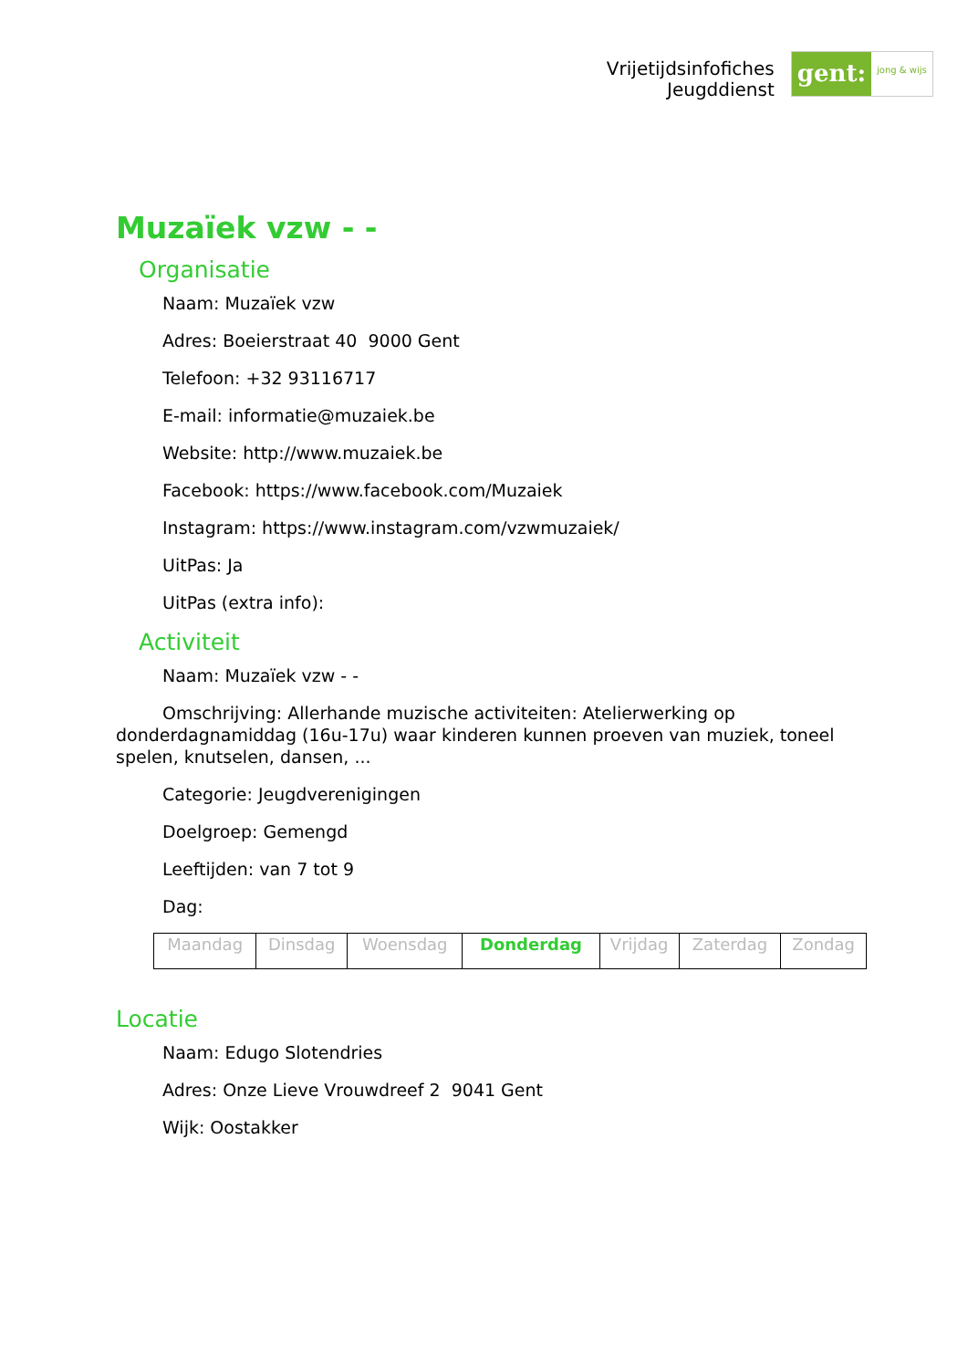Vrijetijdsinfofiches
Jeugddienst
gent:
jong & wijs
Muzaïek vzw - -
Organisatie
Naam: Muzaïek vzw
Adres: Boeierstraat 40 9000 Gent
Telefoon: +32 93116717
E-mail: informatie@muzaiek.be
Website: http://www.muzaiek.be
Facebook: https://www.facebook.com/Muzaiek
Instagram: https://www.instagram.com/vzwmuzaiek/
UitPas: Ja
UitPas (extra info):
Activiteit
Naam: Muzaïek vzw - -
Omschrijving: Allerhande muzische activiteiten: Atelierwerking op donderdagnamiddag (16u-17u) waar kinderen kunnen proeven van muziek, toneel spelen, knutselen, dansen, ...
Categorie: Jeugdverenigingen
Doelgroep: Gemengd
Leeftijden: van 7 tot 9
Dag:
| Maandag | Dinsdag | Woensdag | Donderdag | Vrijdag | Zaterdag | Zondag |
Locatie
Naam: Edugo Slotendries
Adres: Onze Lieve Vrouwdreef 2 9041 Gent
Wijk: Oostakker